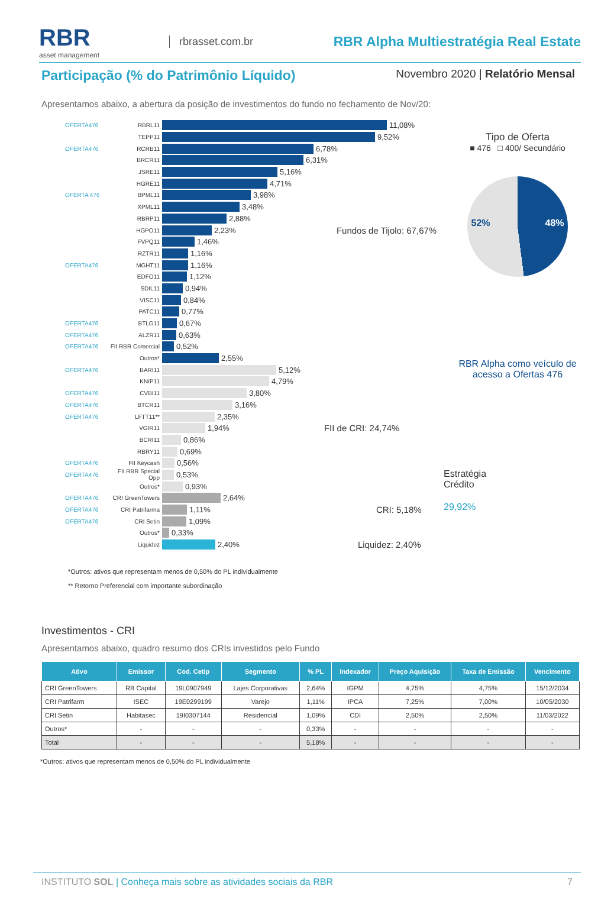RBR
asset management
rbrasset.com.br
RBR Alpha Multiestratégia Real Estate
Participação (% do Patrimônio Líquido)
Novembro 2020 | Relatório Mensal
Apresentamos abaixo, a abertura da posição de investimentos do fundo no fechamento de Nov/20:
OFERTA476 RBRL11 11,08%
TEPP11 9,52%
OFERTA476 RCRB11 6,78%
BRCR11 6,31%
JSRE11 5,16%
HGRE11 4,71%
OFERTA 476 BPML11 3,98%
XPML11 3,48%
RBRP11 2,88%
HGPO11 2,23% Fundos de Tijolo: 67,67%
FVPQ11 1,46%
RZTR11 1,16%
OFERTA476 MGHT11 1,16%
EDFO11 1,12%
SDIL11 0,94%
VISC11 0,84%
PATC11 0,77%
OFERTA476 BTLG11 0,67%
OFERTA476 ALZR11 0,63%
OFERTA476 FII RBR Comercial 0,52%
Outros* 2,55%
OFERTA476 BARI11 5,12%
KNIP11 4,79%
OFERTA476 CVBI11 3,80%
OFERTA476 BTCR11 3,16%
OFERTA476 LFTT11** 2,35%
VGIR11 1,94% FII de CRI: 24,74%
BCRI11 0,86%
RBRY11 0,69%
OFERTA476 FII Keycash 0,56%
OFERTA476 FII RBR Special Opp 0,53%
Outros* 0,93%
OFERTA476 CRI GreenTowers 2,64%
OFERTA476 CRI Patrifarma 1,11% CRI: 5,18%
OFERTA476 CRI Setin 1,09%
Outros* 0,33%
Liquidez 2,40% Liquidez: 2,40%
Tipo de Oferta
■ 476 □ 400/ Secundário
52% 48%
RBR Alpha como veículo de acesso a Ofertas 476
Estratégia
Crédito
29,92%
*Outros: ativos que representam menos de 0,50% do PL individualmente
** Retorno Preferencial com importante subordinação
Investimentos - CRI
Apresentamos abaixo, quadro resumo dos CRIs investidos pelo Fundo
| Ativo | Emissor | Cod. Cetip | Segmento | % PL | Indexador | Preço Aquisição | Taxa de Emissão | Vencimento |
| --- | --- | --- | --- | --- | --- | --- | --- | --- |
| CRI GreenTowers | RB Capital | 19L0907949 | Lajes Corporativas | 2,64% | IGPM | 4,75% | 4,75% | 15/12/2034 |
| CRI Patrifarm | ISEC | 19E0299199 | Varejo | 1,11% | IPCA | 7,25% | 7,00% | 10/05/2030 |
| CRI Setin | Habitasec | 19I0307144 | Residencial | 1,09% | CDI | 2,50% | 2,50% | 11/03/2022 |
| Outros* | - | - | - | 0,33% | - | - | - | - |
| Total | - | - | - | 5,18% | - | - | - | - |
*Outros: ativos que representam menos de 0,50% do PL individualmente
INSTITUTO SOL | Conheça mais sobre as atividades sociais da RBR 7